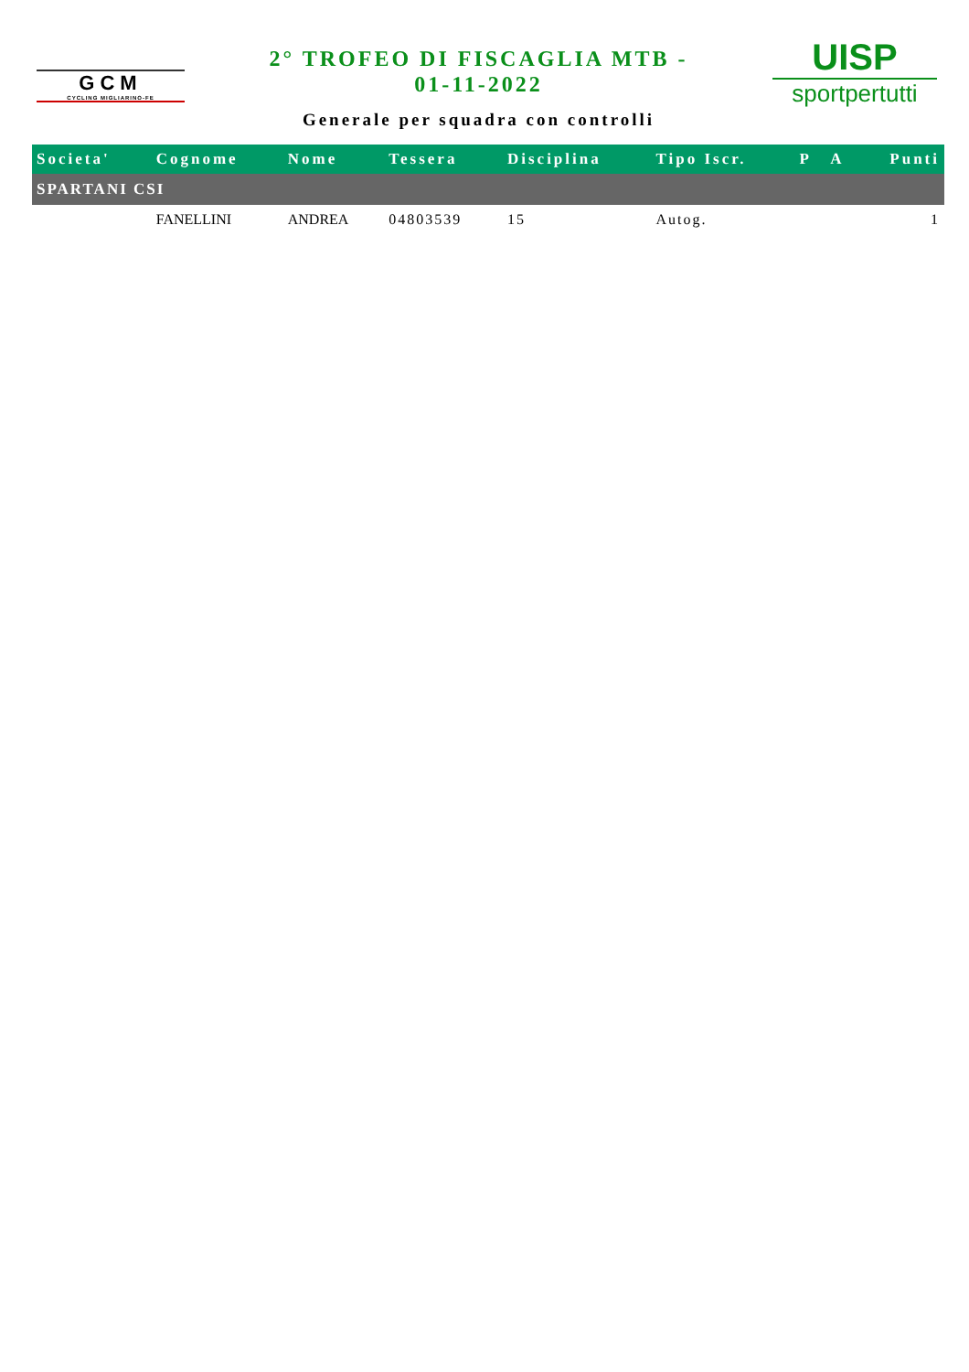GCM
CYCLING MIGLIARINO-FE
2° TROFEO DI FISCAGLIA MTB -
01-11-2022
Generale per squadra con controlli
UISP
sportpertutti
| Societa' | Cognome | Nome | Tessera | Disciplina | Tipo Iscr. | P | A | Punti |
| --- | --- | --- | --- | --- | --- | --- | --- | --- |
| SPARTANI CSI | | | | | | | | |
| | FANELLINI | ANDREA | 04803539 | 15 | Autog. | | | 1 |